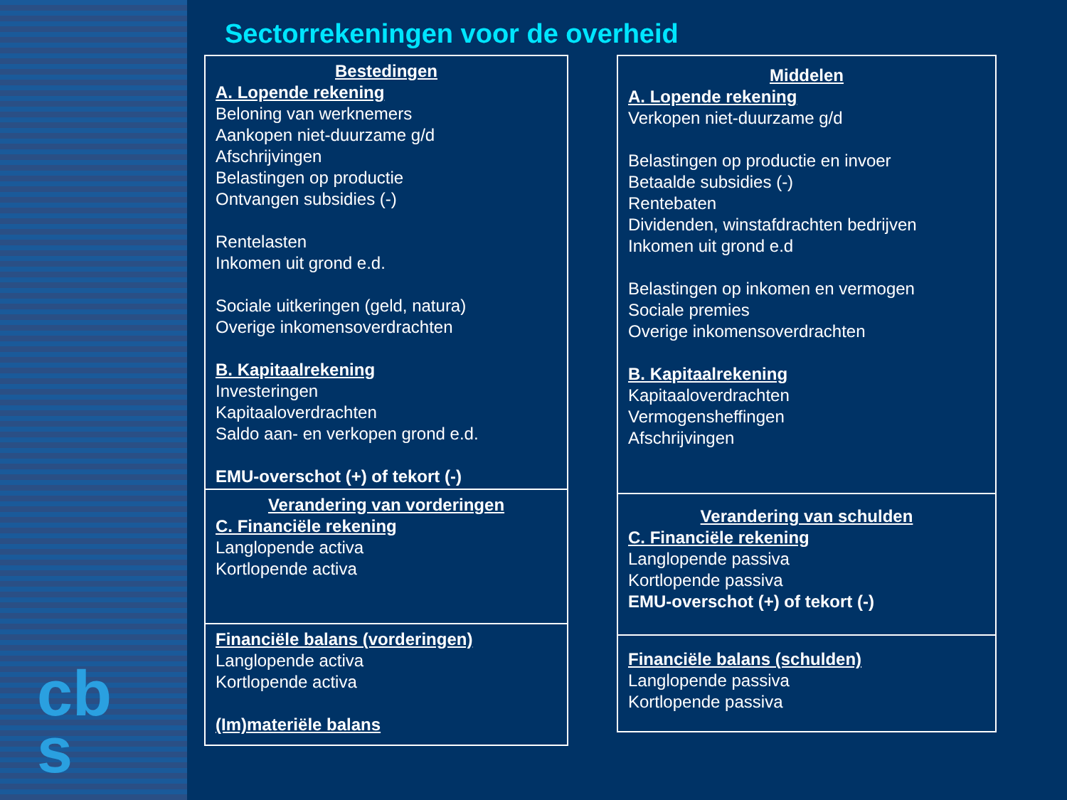Sectorrekeningen voor de overheid
Bestedingen
A. Lopende rekening
Beloning van werknemers
Aankopen niet-duurzame g/d
Afschrijvingen
Belastingen op productie
Ontvangen subsidies (-)
Rentelasten
Inkomen uit grond e.d.
Sociale uitkeringen (geld, natura)
Overige inkomensoverdrachten
B. Kapitaalrekening
Investeringen
Kapitaaloverdrachten
Saldo aan- en verkopen grond e.d.
EMU-overschot (+) of tekort (-)
Verandering van vorderingen
C. Financiële rekening
Langlopende activa
Kortlopende activa
Financiële balans (vorderingen)
Langlopende activa
Kortlopende activa
(Im)materiële balans
Middelen
A. Lopende rekening
Verkopen niet-duurzame g/d
Belastingen op productie en invoer
Betaalde subsidies (-)
Rentebaten
Dividenden, winstafdrachten bedrijven
Inkomen uit grond e.d
Belastingen op inkomen en vermogen
Sociale premies
Overige inkomensoverdrachten
B. Kapitaalrekening
Kapitaaloverdrachten
Vermogensheffingen
Afschrijvingen
Verandering van schulden
C. Financiële rekening
Langlopende passiva
Kortlopende passiva
EMU-overschot (+) of tekort (-)
Financiële balans (schulden)
Langlopende passiva
Kortlopende passiva
cb
s